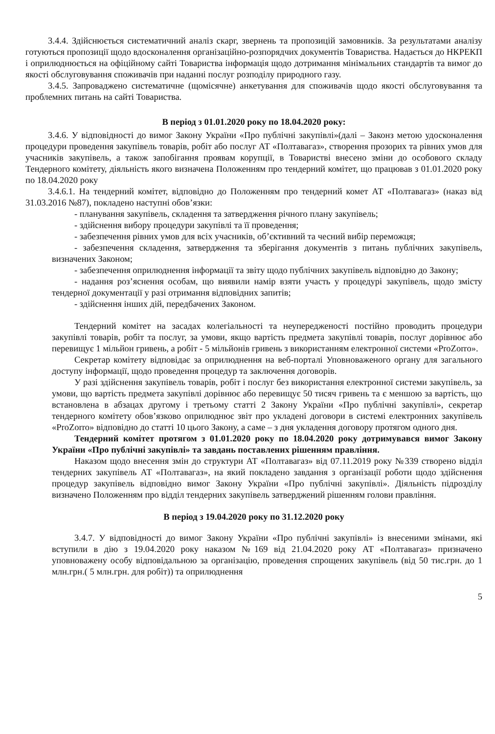3.4.4. Здійснюється систематичний аналіз скарг, звернень та пропозицій замовників. За результатами аналізу готуються пропозиції щодо вдосконалення організаційно-розпорядчих документів Товариства. Надається до НКРЕКП і оприлюднюється на офіційному сайті Товариства інформація щодо дотримання мінімальних стандартів та вимог до якості обслуговування споживачів при наданні послуг розподілу природного газу.
3.4.5. Запроваджено систематичне (щомісячне) анкетування для споживачів щодо якості обслуговування та проблемних питань на сайті Товариства.
В період з 01.01.2020 року по 18.04.2020 року:
3.4.6. У відповідності до вимог Закону України «Про публічні закупівлі»(далі – Законз метою удосконалення процедури проведення закупівель товарів, робіт або послуг АТ «Полтавагаз», створення прозорих та рівних умов для учасників закупівель, а також запобігання проявам корупції, в Товаристві внесено зміни до особового складу Тендерного комітету, діяльність якого визначена Положенням про тендерний комітет, що працював з 01.01.2020 року по 18.04.2020 року
3.4.6.1. На тендерний комітет, відповідно до Положенням про тендерний комет АТ «Полтавагаз» (наказ від 31.03.2016 №87), покладено наступні обов’язки:
- планування закупівель, складення та затвердження річного плану закупівель;
- здійснення вибору процедури закупівлі та її проведення;
- забезпечення рівних умов для всіх учасників, об’єктивний та чесний вибір переможця;
- забезпечення складення, затвердження та зберігання документів з питань публічних закупівель, визначених Законом;
- забезпечення оприлюднення інформації та звіту щодо публічних закупівель відповідно до Закону;
- надання роз’яснення особам, що виявили намір взяти участь у процедурі закупівель, щодо змісту тендерної документації у разі отримання відповідних запитів;
- здійснення інших дій, передбачених Законом.
Тендерний комітет на засадах колегіальності та неупередженості постійно проводить процедури закупівлі товарів, робіт та послуг, за умови, якщо вартість предмета закупівлі товарів, послуг дорівнює або перевищує 1 мільйон гривень, а робіт - 5 мільйонів гривень з використанням електронної системи «ProZorro».
Секретар комітету відповідає за оприлюднення на веб-порталі Уповноваженого органу для загального доступу інформації, щодо проведення процедур та заключення договорів.
У разі здійснення закупівель товарів, робіт і послуг без використання електронної системи закупівель, за умови, що вартість предмета закупівлі дорівнює або перевищує 50 тисяч гривень та є меншою за вартість, що встановлена в абзацах другому і третьому статті 2 Закону України «Про публічні закупівлі», секретар тендерного комітету обов’язково оприлюднює звіт про укладені договори в системі електронних закупівель «ProZorro» відповідно до статті 10 цього Закону, а саме – з дня укладення договору протягом одного дня.
Тендерний комітет протягом з 01.01.2020 року по 18.04.2020 року дотримувався вимог Закону України «Про публічні закупівлі» та завдань поставлених рішенням правління.
Наказом щодо внесення змін до структури АТ «Полтавагаз» від 07.11.2019 року №339 створено відділ тендерних закупівель АТ «Полтавагаз», на який покладено завдання з організації роботи щодо здійснення процедур закупівель відповідно вимог Закону України «Про публічні закупівлі». Діяльність підрозділу визначено Положенням про відділ тендерних закупівель затверджений рішенням голови правління.
В період з 19.04.2020 року по 31.12.2020 року
3.4.7. У відповідності до вимог Закону України «Про публічні закупівлі» із внесеними змінами, які вступили в дію з 19.04.2020 року наказом №169 від 21.04.2020 року АТ «Полтавагаз» призначено уповноважену особу відповідальною за організацію, проведення спрощених закупівель (від 50 тис.грн. до 1 млн.грн.( 5 млн.грн. для робіт)) та оприлюднення
5